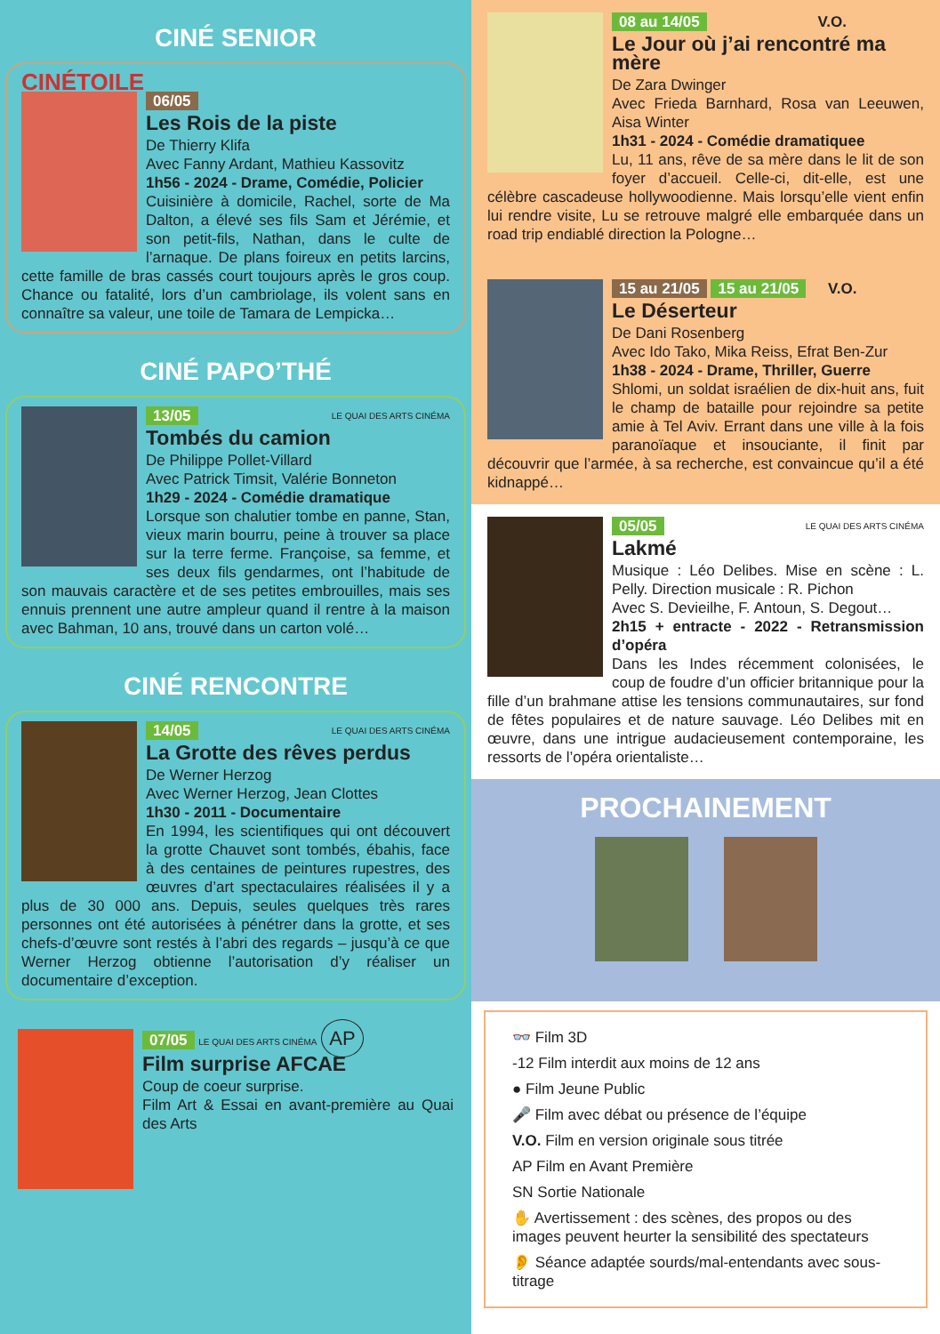CINÉ SENIOR
CINÉTOILE
06/05
Les Rois de la piste
De Thierry Klifa
Avec Fanny Ardant, Mathieu Kassovitz
1h56 - 2024 - Drame, Comédie, Policier
Cuisinière à domicile, Rachel, sorte de Ma Dalton, a élevé ses fils Sam et Jérémie, et son petit-fils, Nathan, dans le culte de l’arnaque. De plans foireux en petits larcins, cette famille de bras cassés court toujours après le gros coup. Chance ou fatalité, lors d’un cambriolage, ils volent sans en connaître sa valeur, une toile de Tamara de Lempicka…
CINÉ PAPO’THÉ
13/05 LE QUAI DES ARTS CINÉMA
Tombés du camion
De Philippe Pollet-Villard
Avec Patrick Timsit, Valérie Bonneton
1h29 - 2024 - Comédie dramatique
Lorsque son chalutier tombe en panne, Stan, vieux marin bourru, peine à trouver sa place sur la terre ferme. Françoise, sa femme, et ses deux fils gendarmes, ont l’habitude de son mauvais caractère et de ses petites embrouilles, mais ses ennuis prennent une autre ampleur quand il rentre à la maison avec Bahman, 10 ans, trouvé dans un carton volé…
CINÉ RENCONTRE
14/05 LE QUAI DES ARTS CINÉMA
La Grotte des rêves perdus
De Werner Herzog
Avec Werner Herzog, Jean Clottes
1h30 - 2011 - Documentaire
En 1994, les scientifiques qui ont découvert la grotte Chauvet sont tombés, ébahis, face à des centaines de peintures rupestres, des œuvres d’art spectaculaires réalisées il y a plus de 30 000 ans. Depuis, seules quelques très rares personnes ont été autorisées à pénétrer dans la grotte, et ses chefs-d’œuvre sont restés à l’abri des regards – jusqu’à ce que Werner Herzog obtienne l’autorisation d’y réaliser un documentaire d’exception.
07/05 LE QUAI DES ARTS CINÉMA AP
Film surprise AFCAE
Coup de coeur surprise.
Film Art & Essai en avant-première au Quai des Arts
08 au 14/05 V.O.
Le Jour où j’ai rencontré ma mère
De Zara Dwinger
Avec Frieda Barnhard, Rosa van Leeuwen, Aisa Winter
1h31 - 2024 - Comédie dramatiquee
Lu, 11 ans, rêve de sa mère dans le lit de son foyer d’accueil. Celle-ci, dit-elle, est une célèbre cascadeuse hollywoodienne. Mais lorsqu’elle vient enfin lui rendre visite, Lu se retrouve malgré elle embarquée dans un road trip endiablé direction la Pologne…
15 au 21/05 15 au 21/05 V.O.
Le Déserteur
De Dani Rosenberg
Avec Ido Tako, Mika Reiss, Efrat Ben-Zur
1h38 - 2024 - Drame, Thriller, Guerre
Shlomi, un soldat israélien de dix-huit ans, fuit le champ de bataille pour rejoindre sa petite amie à Tel Aviv. Errant dans une ville à la fois paranoïaque et insouciante, il finit par découvrir que l’armée, à sa recherche, est convaincue qu’il a été kidnappé…
05/05 LE QUAI DES ARTS CINÉMA
Lakmé
Musique : Léo Delibes. Mise en scène : L. Pelly. Direction musicale : R. Pichon
Avec S. Devieilhe, F. Antoun, S. Degout…
2h15 + entracte - 2022 - Retransmission d’opéra
Dans les Indes récemment colonisées, le coup de foudre d’un officier britannique pour la fille d’un brahmane attise les tensions communautaires, sur fond de fêtes populaires et de nature sauvage. Léo Delibes mit en œuvre, dans une intrigue audacieusement contemporaine, les ressorts de l’opéra orientaliste…
PROCHAINEMENT
👓 Film 3D
-12 Film interdit aux moins de 12 ans
● Film Jeune Public
🎤 Film avec débat ou présence de l’équipe
V.O. Film en version originale sous titrée
AP Film en Avant Première
SN Sortie Nationale
✋ Avertissement : des scènes, des propos ou des images peuvent heurter la sensibilité des spectateurs
👂 Séance adaptée sourds/mal-entendants avec sous-titrage